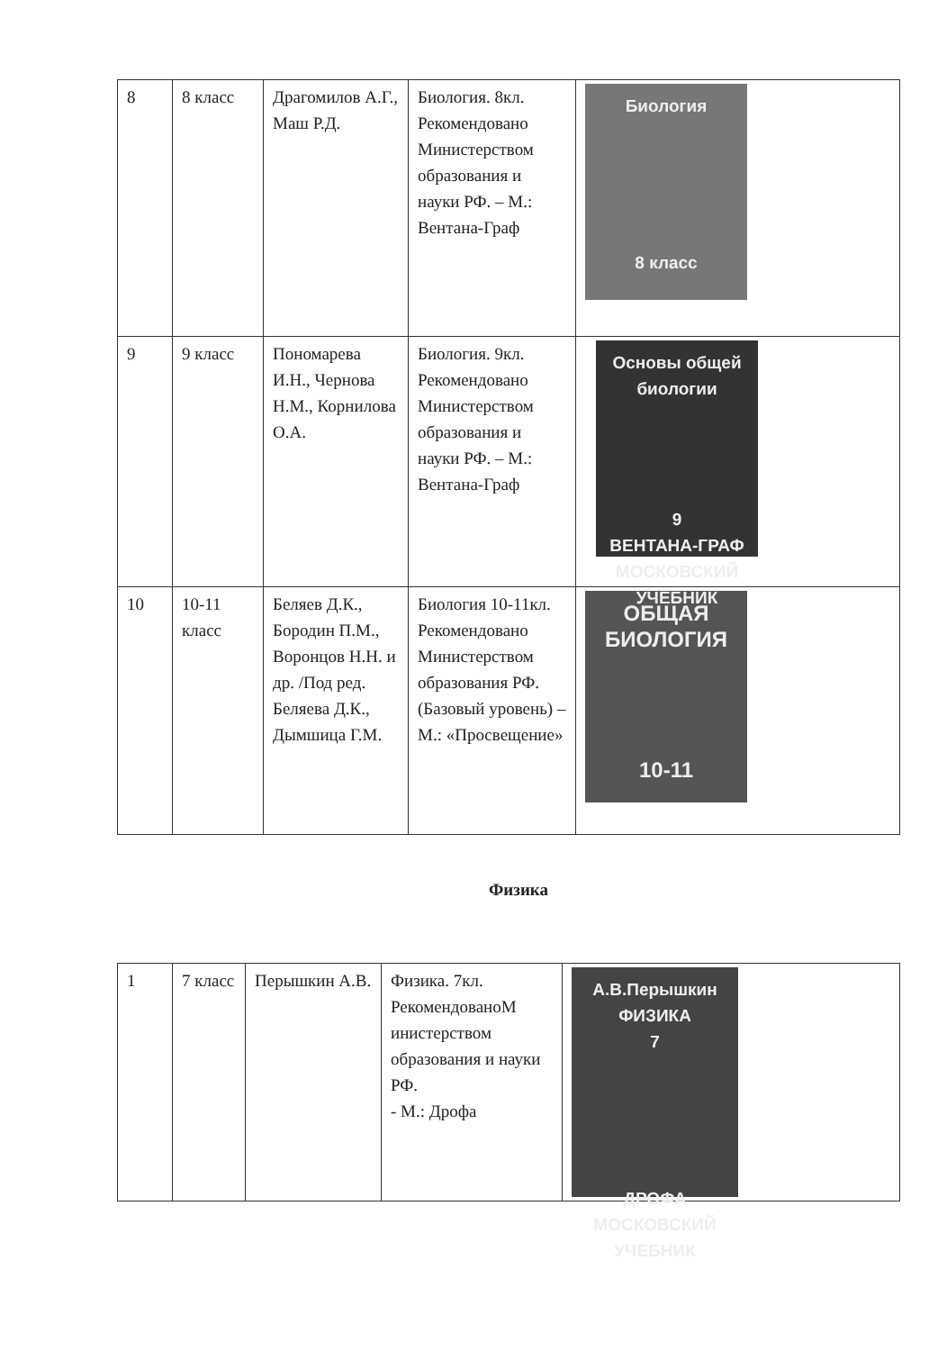| 8 | 8 класс | Драгомилов А.Г., Маш Р.Д. | Биология. 8кл. Рекомендовано Министерством образования и науки РФ. – М.: Вентана-Граф | Биология 8 класс |
| 9 | 9 класс | Пономарева И.Н., Чернова Н.М., Корнилова О.А. | Биология. 9кл. Рекомендовано Министерством образования и науки РФ. – М.: Вентана-Граф | Основы общей биологии 9 ВЕНТАНА-ГРАФ МОСКОВСКИЙ УЧЕБНИК |
| 10 | 10-11 класс | Беляев Д.К., Бородин П.М., Воронцов Н.Н. и др. /Под ред. Беляева Д.К., Дымшица Г.М. | Биология 10-11кл. Рекомендовано Министерством образования РФ. (Базовый уровень) – М.: «Просвещение» | ОБЩАЯ БИОЛОГИЯ 10-11 |
Физика
| 1 | 7 класс | Перышкин А.В. | Физика. 7кл. РекомендованоМ инистерством образования и науки РФ. - М.: Дрофа | А.В.Перышкин ФИЗИКА 7 ДРОФА МОСКОВСКИЙ УЧЕБНИК |